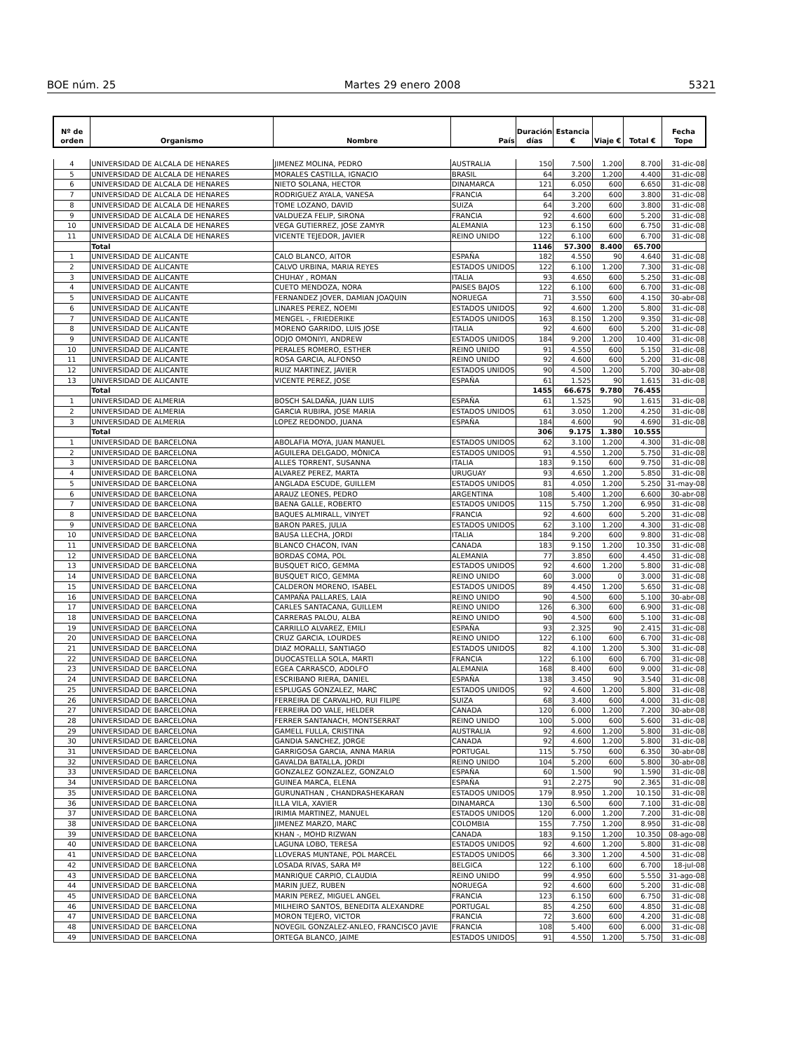BOE núm. 25 Martes 29 enero 2008 5321
| Nº de orden | Organismo | Nombre | País | Duración días | Estancia € | Viaje € | Total € | Fecha Tope |
| --- | --- | --- | --- | --- | --- | --- | --- | --- |
| 4 | UNIVERSIDAD DE ALCALA DE HENARES | JIMENEZ MOLINA, PEDRO | AUSTRALIA | 150 | 7.500 | 1.200 | 8.700 | 31-dic-08 |
| 5 | UNIVERSIDAD DE ALCALA DE HENARES | MORALES CASTILLA, IGNACIO | BRASIL | 64 | 3.200 | 1.200 | 4.400 | 31-dic-08 |
| 6 | UNIVERSIDAD DE ALCALA DE HENARES | NIETO SOLANA, HECTOR | DINAMARCA | 121 | 6.050 | 600 | 6.650 | 31-dic-08 |
| 7 | UNIVERSIDAD DE ALCALA DE HENARES | RODRIGUEZ AYALA, VANESA | FRANCIA | 64 | 3.200 | 600 | 3.800 | 31-dic-08 |
| 8 | UNIVERSIDAD DE ALCALA DE HENARES | TOME LOZANO, DAVID | SUIZA | 64 | 3.200 | 600 | 3.800 | 31-dic-08 |
| 9 | UNIVERSIDAD DE ALCALA DE HENARES | VALDUEZA FELIP, SIRONA | FRANCIA | 92 | 4.600 | 600 | 5.200 | 31-dic-08 |
| 10 | UNIVERSIDAD DE ALCALA DE HENARES | VEGA GUTIERREZ, JOSE ZAMYR | ALEMANIA | 123 | 6.150 | 600 | 6.750 | 31-dic-08 |
| 11 | UNIVERSIDAD DE ALCALA DE HENARES | VICENTE TEJEDOR, JAVIER | REINO UNIDO | 122 | 6.100 | 600 | 6.700 | 31-dic-08 |
| | Total | | | 1146 | 57.300 | 8.400 | 65.700 | |
| 1 | UNIVERSIDAD DE ALICANTE | CALO BLANCO, AITOR | ESPAÑA | 182 | 4.550 | 90 | 4.640 | 31-dic-08 |
| 2 | UNIVERSIDAD DE ALICANTE | CALVO URBINA, MARIA REYES | ESTADOS UNIDOS | 122 | 6.100 | 1.200 | 7.300 | 31-dic-08 |
| 3 | UNIVERSIDAD DE ALICANTE | CHUHAY , ROMAN | ITALIA | 93 | 4.650 | 600 | 5.250 | 31-dic-08 |
| 4 | UNIVERSIDAD DE ALICANTE | CUETO MENDOZA, NORA | PAISES BAJOS | 122 | 6.100 | 600 | 6.700 | 31-dic-08 |
| 5 | UNIVERSIDAD DE ALICANTE | FERNANDEZ JOVER, DAMIAN JOAQUIN | NORUEGA | 71 | 3.550 | 600 | 4.150 | 30-abr-08 |
| 6 | UNIVERSIDAD DE ALICANTE | LINARES PEREZ, NOEMI | ESTADOS UNIDOS | 92 | 4.600 | 1.200 | 5.800 | 31-dic-08 |
| 7 | UNIVERSIDAD DE ALICANTE | MENGEL -, FRIEDERIKE | ESTADOS UNIDOS | 163 | 8.150 | 1.200 | 9.350 | 31-dic-08 |
| 8 | UNIVERSIDAD DE ALICANTE | MORENO GARRIDO, LUIS JOSE | ITALIA | 92 | 4.600 | 600 | 5.200 | 31-dic-08 |
| 9 | UNIVERSIDAD DE ALICANTE | ODJO OMONIYI, ANDREW | ESTADOS UNIDOS | 184 | 9.200 | 1.200 | 10.400 | 31-dic-08 |
| 10 | UNIVERSIDAD DE ALICANTE | PERALES ROMERO, ESTHER | REINO UNIDO | 91 | 4.550 | 600 | 5.150 | 31-dic-08 |
| 11 | UNIVERSIDAD DE ALICANTE | ROSA GARCIA, ALFONSO | REINO UNIDO | 92 | 4.600 | 600 | 5.200 | 31-dic-08 |
| 12 | UNIVERSIDAD DE ALICANTE | RUIZ MARTINEZ, JAVIER | ESTADOS UNIDOS | 90 | 4.500 | 1.200 | 5.700 | 30-abr-08 |
| 13 | UNIVERSIDAD DE ALICANTE | VICENTE PEREZ, JOSE | ESPAÑA | 61 | 1.525 | 90 | 1.615 | 31-dic-08 |
| | Total | | | 1455 | 66.675 | 9.780 | 76.455 | |
| 1 | UNIVERSIDAD DE ALMERIA | BOSCH SALDAÑA, JUAN LUIS | ESPAÑA | 61 | 1.525 | 90 | 1.615 | 31-dic-08 |
| 2 | UNIVERSIDAD DE ALMERIA | GARCIA RUBIRA, JOSE MARIA | ESTADOS UNIDOS | 61 | 3.050 | 1.200 | 4.250 | 31-dic-08 |
| 3 | UNIVERSIDAD DE ALMERIA | LOPEZ REDONDO, JUANA | ESPAÑA | 184 | 4.600 | 90 | 4.690 | 31-dic-08 |
| | Total | | | 306 | 9.175 | 1.380 | 10.555 | |
| 1 | UNIVERSIDAD DE BARCELONA | ABOLAFIA MOYA, JUAN MANUEL | ESTADOS UNIDOS | 62 | 3.100 | 1.200 | 4.300 | 31-dic-08 |
| 2 | UNIVERSIDAD DE BARCELONA | AGUILERA DELGADO, MÒNICA | ESTADOS UNIDOS | 91 | 4.550 | 1.200 | 5.750 | 31-dic-08 |
| 3 | UNIVERSIDAD DE BARCELONA | ALLES TORRENT, SUSANNA | ITALIA | 183 | 9.150 | 600 | 9.750 | 31-dic-08 |
| 4 | UNIVERSIDAD DE BARCELONA | ALVAREZ PEREZ, MARTA | URUGUAY | 93 | 4.650 | 1.200 | 5.850 | 31-dic-08 |
| 5 | UNIVERSIDAD DE BARCELONA | ANGLADA ESCUDE, GUILLEM | ESTADOS UNIDOS | 81 | 4.050 | 1.200 | 5.250 | 31-may-08 |
| 6 | UNIVERSIDAD DE BARCELONA | ARAUZ LEONES, PEDRO | ARGENTINA | 108 | 5.400 | 1.200 | 6.600 | 30-abr-08 |
| 7 | UNIVERSIDAD DE BARCELONA | BAENA GALLE, ROBERTO | ESTADOS UNIDOS | 115 | 5.750 | 1.200 | 6.950 | 31-dic-08 |
| 8 | UNIVERSIDAD DE BARCELONA | BAQUES ALMIRALL, VINYET | FRANCIA | 92 | 4.600 | 600 | 5.200 | 31-dic-08 |
| 9 | UNIVERSIDAD DE BARCELONA | BARON PARES, JULIA | ESTADOS UNIDOS | 62 | 3.100 | 1.200 | 4.300 | 31-dic-08 |
| 10 | UNIVERSIDAD DE BARCELONA | BAUSA LLECHA, JORDI | ITALIA | 184 | 9.200 | 600 | 9.800 | 31-dic-08 |
| 11 | UNIVERSIDAD DE BARCELONA | BLANCO CHACON, IVAN | CANADA | 183 | 9.150 | 1.200 | 10.350 | 31-dic-08 |
| 12 | UNIVERSIDAD DE BARCELONA | BORDAS COMA, POL | ALEMANIA | 77 | 3.850 | 600 | 4.450 | 31-dic-08 |
| 13 | UNIVERSIDAD DE BARCELONA | BUSQUET RICO, GEMMA | ESTADOS UNIDOS | 92 | 4.600 | 1.200 | 5.800 | 31-dic-08 |
| 14 | UNIVERSIDAD DE BARCELONA | BUSQUET RICO, GEMMA | REINO UNIDO | 60 | 3.000 | 0 | 3.000 | 31-dic-08 |
| 15 | UNIVERSIDAD DE BARCELONA | CALDERON MORENO, ISABEL | ESTADOS UNIDOS | 89 | 4.450 | 1.200 | 5.650 | 31-dic-08 |
| 16 | UNIVERSIDAD DE BARCELONA | CAMPAÑA PALLARES, LAIA | REINO UNIDO | 90 | 4.500 | 600 | 5.100 | 30-abr-08 |
| 17 | UNIVERSIDAD DE BARCELONA | CARLES SANTACANA, GUILLEM | REINO UNIDO | 126 | 6.300 | 600 | 6.900 | 31-dic-08 |
| 18 | UNIVERSIDAD DE BARCELONA | CARRERAS PALOU, ALBA | REINO UNIDO | 90 | 4.500 | 600 | 5.100 | 31-dic-08 |
| 19 | UNIVERSIDAD DE BARCELONA | CARRILLO ALVAREZ, EMILI | ESPAÑA | 93 | 2.325 | 90 | 2.415 | 31-dic-08 |
| 20 | UNIVERSIDAD DE BARCELONA | CRUZ GARCIA, LOURDES | REINO UNIDO | 122 | 6.100 | 600 | 6.700 | 31-dic-08 |
| 21 | UNIVERSIDAD DE BARCELONA | DIAZ MORALLI, SANTIAGO | ESTADOS UNIDOS | 82 | 4.100 | 1.200 | 5.300 | 31-dic-08 |
| 22 | UNIVERSIDAD DE BARCELONA | DUOCASTELLA SOLA, MARTI | FRANCIA | 122 | 6.100 | 600 | 6.700 | 31-dic-08 |
| 23 | UNIVERSIDAD DE BARCELONA | EGEA CARRASCO, ADOLFO | ALEMANIA | 168 | 8.400 | 600 | 9.000 | 31-dic-08 |
| 24 | UNIVERSIDAD DE BARCELONA | ESCRIBANO RIERA, DANIEL | ESPAÑA | 138 | 3.450 | 90 | 3.540 | 31-dic-08 |
| 25 | UNIVERSIDAD DE BARCELONA | ESPLUGAS GONZALEZ, MARC | ESTADOS UNIDOS | 92 | 4.600 | 1.200 | 5.800 | 31-dic-08 |
| 26 | UNIVERSIDAD DE BARCELONA | FERREIRA DE CARVALHO, RUI FILIPE | SUIZA | 68 | 3.400 | 600 | 4.000 | 31-dic-08 |
| 27 | UNIVERSIDAD DE BARCELONA | FERREIRA DO VALE, HELDER | CANADA | 120 | 6.000 | 1.200 | 7.200 | 30-abr-08 |
| 28 | UNIVERSIDAD DE BARCELONA | FERRER SANTANACH, MONTSERRAT | REINO UNIDO | 100 | 5.000 | 600 | 5.600 | 31-dic-08 |
| 29 | UNIVERSIDAD DE BARCELONA | GAMELL FULLA, CRISTINA | AUSTRALIA | 92 | 4.600 | 1.200 | 5.800 | 31-dic-08 |
| 30 | UNIVERSIDAD DE BARCELONA | GANDIA SANCHEZ, JORGE | CANADA | 92 | 4.600 | 1.200 | 5.800 | 31-dic-08 |
| 31 | UNIVERSIDAD DE BARCELONA | GARRIGOSA GARCIA, ANNA MARIA | PORTUGAL | 115 | 5.750 | 600 | 6.350 | 30-abr-08 |
| 32 | UNIVERSIDAD DE BARCELONA | GAVALDA BATALLA, JORDI | REINO UNIDO | 104 | 5.200 | 600 | 5.800 | 30-abr-08 |
| 33 | UNIVERSIDAD DE BARCELONA | GONZALEZ GONZALEZ, GONZALO | ESPAÑA | 60 | 1.500 | 90 | 1.590 | 31-dic-08 |
| 34 | UNIVERSIDAD DE BARCELONA | GUINEA MARCA, ELENA | ESPAÑA | 91 | 2.275 | 90 | 2.365 | 31-dic-08 |
| 35 | UNIVERSIDAD DE BARCELONA | GURUNATHAN , CHANDRASHEKARAN | ESTADOS UNIDOS | 179 | 8.950 | 1.200 | 10.150 | 31-dic-08 |
| 36 | UNIVERSIDAD DE BARCELONA | ILLA VILA, XAVIER | DINAMARCA | 130 | 6.500 | 600 | 7.100 | 31-dic-08 |
| 37 | UNIVERSIDAD DE BARCELONA | IRIMIA MARTINEZ, MANUEL | ESTADOS UNIDOS | 120 | 6.000 | 1.200 | 7.200 | 31-dic-08 |
| 38 | UNIVERSIDAD DE BARCELONA | JIMENEZ MARZO, MARC | COLOMBIA | 155 | 7.750 | 1.200 | 8.950 | 31-dic-08 |
| 39 | UNIVERSIDAD DE BARCELONA | KHAN -, MOHD RIZWAN | CANADA | 183 | 9.150 | 1.200 | 10.350 | 08-ago-08 |
| 40 | UNIVERSIDAD DE BARCELONA | LAGUNA LOBO, TERESA | ESTADOS UNIDOS | 92 | 4.600 | 1.200 | 5.800 | 31-dic-08 |
| 41 | UNIVERSIDAD DE BARCELONA | LLOVERAS MUNTANE, POL MARCEL | ESTADOS UNIDOS | 66 | 3.300 | 1.200 | 4.500 | 31-dic-08 |
| 42 | UNIVERSIDAD DE BARCELONA | LOSADA RIVAS, SARA Mª | BELGICA | 122 | 6.100 | 600 | 6.700 | 18-jul-08 |
| 43 | UNIVERSIDAD DE BARCELONA | MANRIQUE CARPIO, CLAUDIA | REINO UNIDO | 99 | 4.950 | 600 | 5.550 | 31-ago-08 |
| 44 | UNIVERSIDAD DE BARCELONA | MARIN JUEZ, RUBEN | NORUEGA | 92 | 4.600 | 600 | 5.200 | 31-dic-08 |
| 45 | UNIVERSIDAD DE BARCELONA | MARIN PEREZ, MIGUEL ANGEL | FRANCIA | 123 | 6.150 | 600 | 6.750 | 31-dic-08 |
| 46 | UNIVERSIDAD DE BARCELONA | MILHEIRO SANTOS, BENEDITA ALEXANDRE | PORTUGAL | 85 | 4.250 | 600 | 4.850 | 31-dic-08 |
| 47 | UNIVERSIDAD DE BARCELONA | MORON TEJERO, VICTOR | FRANCIA | 72 | 3.600 | 600 | 4.200 | 31-dic-08 |
| 48 | UNIVERSIDAD DE BARCELONA | NOVEGIL GONZALEZ-ANLEO, FRANCISCO JAVIE | FRANCIA | 108 | 5.400 | 600 | 6.000 | 31-dic-08 |
| 49 | UNIVERSIDAD DE BARCELONA | ORTEGA BLANCO, JAIME | ESTADOS UNIDOS | 91 | 4.550 | 1.200 | 5.750 | 31-dic-08 |